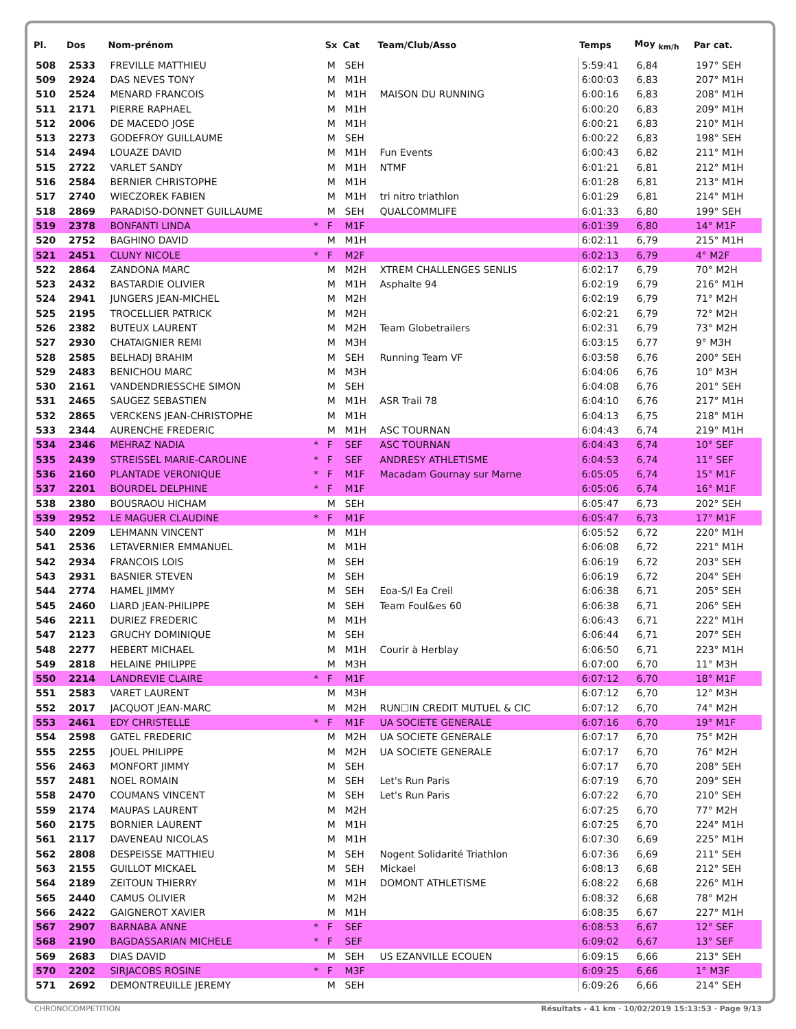| Pl. | Dos | Nom-prénom | | Sx | Cat | Team/Club/Asso | Temps | Moy <sub>km/h</sub> | Par cat. |
| --- | --- | --- | --- | --- | --- | --- | --- | --- | --- |
| 508 | 2533 | FREVILLE MATTHIEU | | M | SEH | | 5:59:41 | 6,84 | 197° SEH |
| 509 | 2924 | DAS NEVES TONY | | M | M1H | | 6:00:03 | 6,83 | 207° M1H |
| 510 | 2524 | MENARD FRANCOIS | | M | M1H | MAISON DU RUNNING | 6:00:16 | 6,83 | 208° M1H |
| 511 | 2171 | PIERRE RAPHAEL | | M | M1H | | 6:00:20 | 6,83 | 209° M1H |
| 512 | 2006 | DE MACEDO JOSE | | M | M1H | | 6:00:21 | 6,83 | 210° M1H |
| 513 | 2273 | GODEFROY GUILLAUME | | M | SEH | | 6:00:22 | 6,83 | 198° SEH |
| 514 | 2494 | LOUAZE DAVID | | M | M1H | Fun Events | 6:00:43 | 6,82 | 211° M1H |
| 515 | 2722 | VARLET SANDY | | M | M1H | NTMF | 6:01:21 | 6,81 | 212° M1H |
| 516 | 2584 | BERNIER CHRISTOPHE | | M | M1H | | 6:01:28 | 6,81 | 213° M1H |
| 517 | 2740 | WIECZOREK FABIEN | | M | M1H | tri nitro triathlon | 6:01:29 | 6,81 | 214° M1H |
| 518 | 2869 | PARADISO-DONNET GUILLAUME | | M | SEH | QUALCOMMLIFE | 6:01:33 | 6,80 | 199° SEH |
| 519 | 2378 | BONFANTI LINDA | * | F | M1F | | 6:01:39 | 6,80 | 14° M1F |
| 520 | 2752 | BAGHINO DAVID | | M | M1H | | 6:02:11 | 6,79 | 215° M1H |
| 521 | 2451 | CLUNY NICOLE | * | F | M2F | | 6:02:13 | 6,79 | 4° M2F |
| 522 | 2864 | ZANDONA MARC | | M | M2H | XTREM CHALLENGES SENLIS | 6:02:17 | 6,79 | 70° M2H |
| 523 | 2432 | BASTARDIE OLIVIER | | M | M1H | Asphalte 94 | 6:02:19 | 6,79 | 216° M1H |
| 524 | 2941 | JUNGERS JEAN-MICHEL | | M | M2H | | 6:02:19 | 6,79 | 71° M2H |
| 525 | 2195 | TROCELLIER PATRICK | | M | M2H | | 6:02:21 | 6,79 | 72° M2H |
| 526 | 2382 | BUTEUX LAURENT | | M | M2H | Team Globetrailers | 6:02:31 | 6,79 | 73° M2H |
| 527 | 2930 | CHATAIGNIER REMI | | M | M3H | | 6:03:15 | 6,77 | 9° M3H |
| 528 | 2585 | BELHADJ BRAHIM | | M | SEH | Running Team VF | 6:03:58 | 6,76 | 200° SEH |
| 529 | 2483 | BENICHOU MARC | | M | M3H | | 6:04:06 | 6,76 | 10° M3H |
| 530 | 2161 | VANDENDRIESSCHE SIMON | | M | SEH | | 6:04:08 | 6,76 | 201° SEH |
| 531 | 2465 | SAUGEZ SEBASTIEN | | M | M1H | ASR Trail 78 | 6:04:10 | 6,76 | 217° M1H |
| 532 | 2865 | VERCKENS JEAN-CHRISTOPHE | | M | M1H | | 6:04:13 | 6,75 | 218° M1H |
| 533 | 2344 | AURENCHE FREDERIC | | M | M1H | ASC TOURNAN | 6:04:43 | 6,74 | 219° M1H |
| 534 | 2346 | MEHRAZ NADIA | * | F | SEF | ASC TOURNAN | 6:04:43 | 6,74 | 10° SEF |
| 535 | 2439 | STREISSEL MARIE-CAROLINE | * | F | SEF | ANDRESY ATHLETISME | 6:04:53 | 6,74 | 11° SEF |
| 536 | 2160 | PLANTADE VERONIQUE | * | F | M1F | Macadam Gournay sur Marne | 6:05:05 | 6,74 | 15° M1F |
| 537 | 2201 | BOURDEL DELPHINE | * | F | M1F | | 6:05:06 | 6,74 | 16° M1F |
| 538 | 2380 | BOUSRAOU HICHAM | | M | SEH | | 6:05:47 | 6,73 | 202° SEH |
| 539 | 2952 | LE MAGUER CLAUDINE | * | F | M1F | | 6:05:47 | 6,73 | 17° M1F |
| 540 | 2209 | LEHMANN VINCENT | | M | M1H | | 6:05:52 | 6,72 | 220° M1H |
| 541 | 2536 | LETAVERNIER EMMANUEL | | M | M1H | | 6:06:08 | 6,72 | 221° M1H |
| 542 | 2934 | FRANCOIS LOIS | | M | SEH | | 6:06:19 | 6,72 | 203° SEH |
| 543 | 2931 | BASNIER STEVEN | | M | SEH | | 6:06:19 | 6,72 | 204° SEH |
| 544 | 2774 | HAMEL JIMMY | | M | SEH | Eoa-S/l Ea Creil | 6:06:38 | 6,71 | 205° SEH |
| 545 | 2460 | LIARD JEAN-PHILIPPE | | M | SEH | Team Foul&es 60 | 6:06:38 | 6,71 | 206° SEH |
| 546 | 2211 | DURIEZ FREDERIC | | M | M1H | | 6:06:43 | 6,71 | 222° M1H |
| 547 | 2123 | GRUCHY DOMINIQUE | | M | SEH | | 6:06:44 | 6,71 | 207° SEH |
| 548 | 2277 | HEBERT MICHAEL | | M | M1H | Courir à Herblay | 6:06:50 | 6,71 | 223° M1H |
| 549 | 2818 | HELAINE PHILIPPE | | M | M3H | | 6:07:00 | 6,70 | 11° M3H |
| 550 | 2214 | LANDREVIE CLAIRE | * | F | M1F | | 6:07:12 | 6,70 | 18° M1F |
| 551 | 2583 | VARET LAURENT | | M | M3H | | 6:07:12 | 6,70 | 12° M3H |
| 552 | 2017 | JACQUOT JEAN-MARC | | M | M2H | RUN☐IN CREDIT MUTUEL & CIC | 6:07:12 | 6,70 | 74° M2H |
| 553 | 2461 | EDY CHRISTELLE | * | F | M1F | UA SOCIETE GENERALE | 6:07:16 | 6,70 | 19° M1F |
| 554 | 2598 | GATEL FREDERIC | | M | M2H | UA SOCIETE GENERALE | 6:07:17 | 6,70 | 75° M2H |
| 555 | 2255 | JOUEL PHILIPPE | | M | M2H | UA SOCIETE GENERALE | 6:07:17 | 6,70 | 76° M2H |
| 556 | 2463 | MONFORT JIMMY | | M | SEH | | 6:07:17 | 6,70 | 208° SEH |
| 557 | 2481 | NOEL ROMAIN | | M | SEH | Let's Run Paris | 6:07:19 | 6,70 | 209° SEH |
| 558 | 2470 | COUMANS VINCENT | | M | SEH | Let's Run Paris | 6:07:22 | 6,70 | 210° SEH |
| 559 | 2174 | MAUPAS LAURENT | | M | M2H | | 6:07:25 | 6,70 | 77° M2H |
| 560 | 2175 | BORNIER LAURENT | | M | M1H | | 6:07:25 | 6,70 | 224° M1H |
| 561 | 2117 | DAVENEAU NICOLAS | | M | M1H | | 6:07:30 | 6,69 | 225° M1H |
| 562 | 2808 | DESPEISSE MATTHIEU | | M | SEH | Nogent Solidarité Triathlon | 6:07:36 | 6,69 | 211° SEH |
| 563 | 2155 | GUILLOT MICKAEL | | M | SEH | Mickael | 6:08:13 | 6,68 | 212° SEH |
| 564 | 2189 | ZEITOUN THIERRY | | M | M1H | DOMONT ATHLETISME | 6:08:22 | 6,68 | 226° M1H |
| 565 | 2440 | CAMUS OLIVIER | | M | M2H | | 6:08:32 | 6,68 | 78° M2H |
| 566 | 2422 | GAIGNEROT XAVIER | | M | M1H | | 6:08:35 | 6,67 | 227° M1H |
| 567 | 2907 | BARNABA ANNE | * | F | SEF | | 6:08:53 | 6,67 | 12° SEF |
| 568 | 2190 | BAGDASSARIAN MICHELE | * | F | SEF | | 6:09:02 | 6,67 | 13° SEF |
| 569 | 2683 | DIAS DAVID | | M | SEH | US EZANVILLE ECOUEN | 6:09:15 | 6,66 | 213° SEH |
| 570 | 2202 | SIRJACOBS ROSINE | * | F | M3F | | 6:09:25 | 6,66 | 1° M3F |
| 571 | 2692 | DEMONTREUILLE JEREMY | | M | SEH | | 6:09:26 | 6,66 | 214° SEH |
CHRONOCOMPETITION Résultats - 41 km · 10/02/2019 15:13:53 · Page 9/13